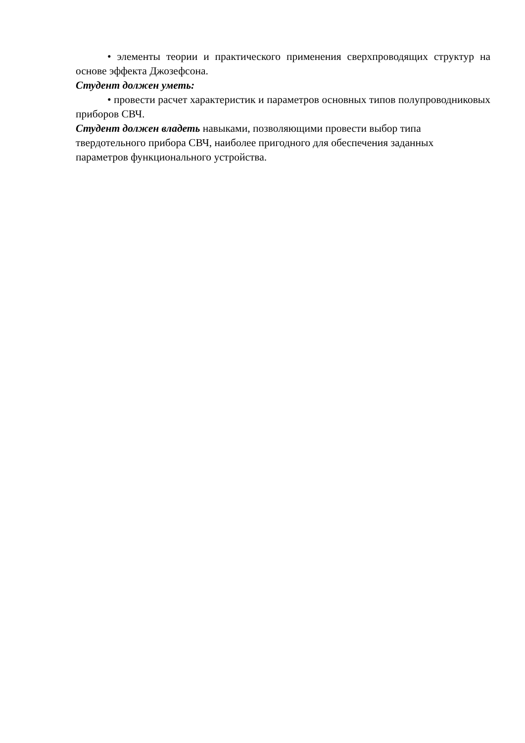• элементы теории и практического применения сверхпроводящих структур на основе эффекта Джозефсона.
Студент должен уметь:
• провести расчет характеристик и параметров основных типов полупроводниковых приборов СВЧ.
Студент должен владеть навыками, позволяющими провести выбор типа твердотельного прибора СВЧ, наиболее пригодного для обеспечения заданных параметров функционального устройства.